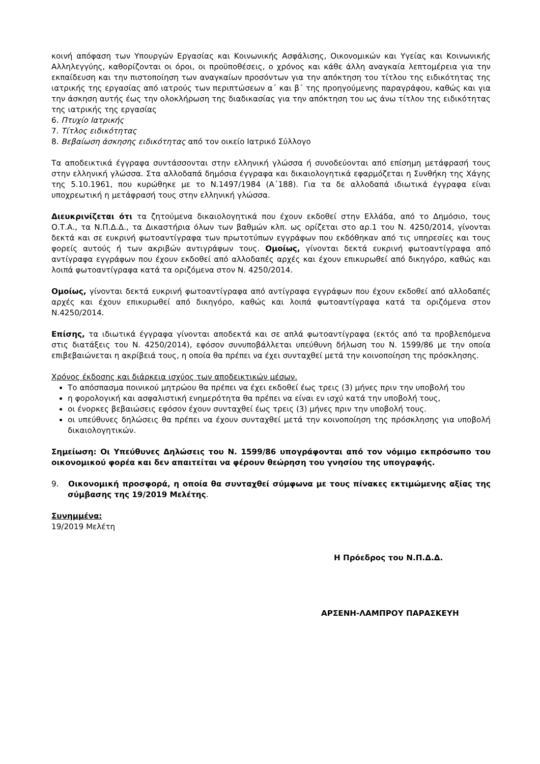κοινή απόφαση των Υπουργών Εργασίας και Κοινωνικής Ασφάλισης, Οικονομικών και Υγείας και Κοινωνικής Αλληλεγγύης, καθορίζονται οι όροι, οι προϋποθέσεις, ο χρόνος και κάθε άλλη αναγκαία λεπτομέρεια για την εκπαίδευση και την πιστοποίηση των αναγκαίων προσόντων για την απόκτηση του τίτλου της ειδικότητας της ιατρικής της εργασίας από ιατρούς των περιπτώσεων α΄ και β΄ της προηγούμενης παραγράφου, καθώς και για την άσκηση αυτής έως την ολοκλήρωση της διαδικασίας για την απόκτηση του ως άνω τίτλου της ειδικότητας της ιατρικής της εργασίας
6. Πτυχίο Ιατρικής
7. Τίτλος ειδικότητας
8. Βεβαίωση άσκησης ειδικότητας από τον οικείο Ιατρικό Σύλλογο
Τα αποδεικτικά έγγραφα συντάσσονται στην ελληνική γλώσσα ή συνοδεύονται από επίσημη μετάφρασή τους στην ελληνική γλώσσα. Στα αλλοδαπά δημόσια έγγραφα και δικαιολογητικά εφαρμόζεται η Συνθήκη της Χάγης της 5.10.1961, που κυρώθηκε με το Ν.1497/1984 (Α΄188). Για τα δε αλλοδαπά ιδιωτικά έγγραφα είναι υποχρεωτική η μετάφρασή τους στην ελληνική γλώσσα.
Διευκρινίζεται ότι τα ζητούμενα δικαιολογητικά που έχουν εκδοθεί στην Ελλάδα, από το Δημόσιο, τους Ο.Τ.Α., τα Ν.Π.Δ.Δ., τα Δικαστήρια όλων των βαθμών κλπ. ως ορίζεται στο αρ.1 του Ν. 4250/2014, γίνονται δεκτά και σε ευκρινή φωτοαντίγραφα των πρωτοτύπων εγγράφων που εκδόθηκαν από τις υπηρεσίες και τους φορείς αυτούς ή των ακριβών αντιγράφων τους. Ομοίως, γίνονται δεκτά ευκρινή φωτοαντίγραφα από αντίγραφα εγγράφων που έχουν εκδοθεί από αλλοδαπές αρχές και έχουν επικυρωθεί από δικηγόρο, καθώς και λοιπά φωτοαντίγραφα κατά τα οριζόμενα στον Ν. 4250/2014.
Ομοίως, γίνονται δεκτά ευκρινή φωτοαντίγραφα από αντίγραφα εγγράφων που έχουν εκδοθεί από αλλοδαπές αρχές και έχουν επικυρωθεί από δικηγόρο, καθώς και λοιπά φωτοαντίγραφα κατά τα οριζόμενα στον Ν.4250/2014.
Επίσης, τα ιδιωτικά έγγραφα γίνονται αποδεκτά και σε απλά φωτοαντίγραφα (εκτός από τα προβλεπόμενα στις διατάξεις του Ν. 4250/2014), εφόσον συνυποβάλλεται υπεύθυνη δήλωση του Ν. 1599/86 με την οποία επιβεβαιώνεται η ακρίβειά τους, η οποία θα πρέπει να έχει συνταχθεί μετά την κοινοποίηση της πρόσκλησης.
Χρόνος έκδοσης και διάρκεια ισχύος των αποδεικτικών μέσων.
Το απόσπασμα ποινικού μητρώου θα πρέπει να έχει εκδοθεί έως τρεις (3) μήνες πριν την υποβολή του
η φορολογική και ασφαλιστική ενημερότητα θα πρέπει να είναι εν ισχύ κατά την υποβολή τους,
οι ένορκες βεβαιώσεις εφόσον έχουν συνταχθεί έως τρεις (3) μήνες πριν την υποβολή τους.
οι υπεύθυνες δηλώσεις θα πρέπει να έχουν συνταχθεί μετά την κοινοποίηση της πρόσκλησης για υποβολή δικαιολογητικών.
Σημείωση: Οι Υπεύθυνες Δηλώσεις του Ν. 1599/86 υπογράφονται από τον νόμιμο εκπρόσωπο του οικονομικού φορέα και δεν απαιτείται να φέρουν θεώρηση του γνησίου της υπογραφής.
9. Οικονομική προσφορά, η οποία θα συνταχθεί σύμφωνα με τους πίνακες εκτιμώμενης αξίας της σύμβασης της 19/2019 Μελέτης.
Συνημμένα:
19/2019 Μελέτη
Η Πρόεδρος του Ν.Π.Δ.Δ.
ΑΡΣΕΝΗ-ΛΑΜΠΡΟΥ ΠΑΡΑΣΚΕΥΗ